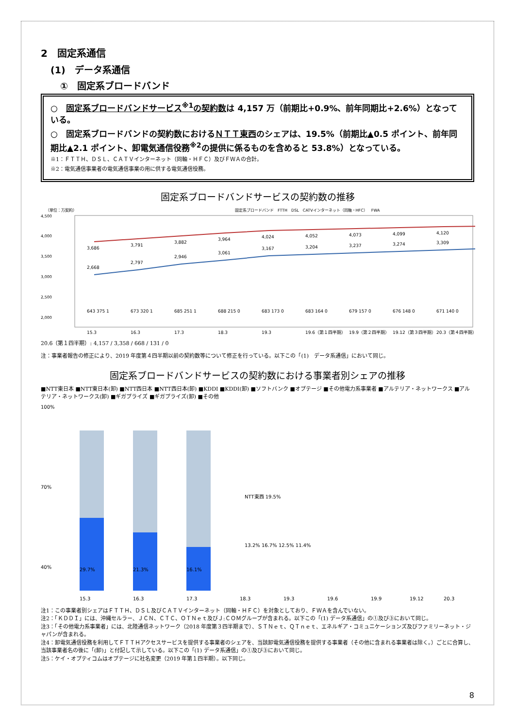2　固定系通信
(1)　データ系通信
①　固定系ブロードバンド
○　固定系ブロードバンドサービス<sup>※1</sup>の契約数は 4,157 万（前期比+0.9%、前年同期比+2.6%）となっている。
○　固定系ブロードバンドの契約数におけるＮＴＴ東西のシェアは、19.5%（前期比▲0.5 ポイント、前年同期比▲2.1 ポイント、卸電気通信役務<sup>※2</sup>の提供に係るものを含めると 53.8%）となっている。
※1：ＦＴＴＨ、ＤＳＬ、ＣＡＴＶインターネット（同軸・ＨＦＣ）及びＦＷＡの合計。
※2：電気通信事業者の電気通信事業の用に供する電気通信役務。
固定系ブロードバンドサービスの契約数の推移
（単位：万契約）
固定系ブロードバンド　FTTH　DSL　CATVインターネット（同軸・HFC）　FWA
4,500
4,000
3,500
3,000
2,500
2,000
3,686
3,791
3,882
3,964
4,024
4,052
4,073
4,099
4,120
2,668
2,797
2,946
3,061
3,167
3,204
3,237
3,274
3,309
643 375 1
673 320 1
685 251 1
688 215 0
683 173 0
683 164 0
679 157 0
676 148 0
671 140 0
15.3
16.3
17.3
18.3
19.3
19.6（第１四半期）
19.9（第２四半期）
19.12（第３四半期）
20.3（第４四半期）
20.6（第１四半期）: 4,157 / 3,358 / 668 / 131 / 0
注：事業者報告の修正により、2019 年度第４四半期以前の契約数等について修正を行っている。以下この「(1)　データ系通信」において同じ。
固定系ブロードバンドサービスの契約数における事業者別シェアの推移
■NTT東日本 ■NTT東日本(卸) ■NTT西日本 ■NTT西日本(卸) ■KDDI ■KDDI(卸) ■ソフトバンク ■オプテージ ■その他電力系事業者 ■アルテリア・ネットワークス ■アルテリア・ネットワークス(卸) ■ギガプライズ ■ギガプライズ(卸) ■その他
100%
70%
40%
29.7%
21.3%
16.1%
15.3
16.3
17.3
18.3
19.3
19.6
19.9
19.12
20.3
13.2% 16.7% 12.5% 11.4%
NTT東西 19.5%
注1：この事業者別シェアはＦＴＴＨ、ＤＳＬ及びＣＡＴＶインターネット（同軸・ＨＦＣ）を対象としており、ＦＷＡを含んでいない。
注2：「ＫＤＤＩ」には、沖縄セルラー、ＪＣＮ、ＣＴＣ、ＯＴＮｅｔ及びＪ:ＣＯＭグループが含まれる。以下この「(1) データ系通信」の①及び③において同じ。
注3：「その他電力系事業者」には、北陸通信ネットワーク（2018 年度第３四半期まで）、ＳＴＮｅｔ、ＱＴｎｅｔ、エネルギア・コミュニケーションズ及びファミリーネット・ジャパンが含まれる。
注4：卸電気通信役務を利用してＦＴＴＨアクセスサービスを提供する事業者のシェアを、当該卸電気通信役務を提供する事業者（その他に含まれる事業者は除く。）ごとに合算し、当該事業者名の後に「(卸)」と付記して示している。以下この「(1) データ系通信」の①及び③において同じ。
注5：ケイ・オプティコムはオプテージに社名変更（2019 年第１四半期）。以下同じ。
8